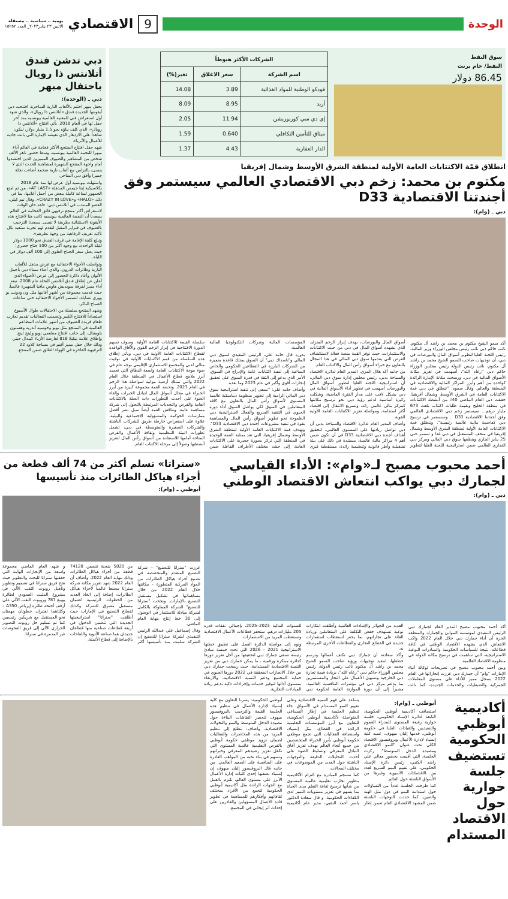الوحدة 9 الاقتصادي
يومية .. سياسية .. مستقلة
الاثنين ٢٣ يناير٢٠٢٣_ العدد ١٥٢٥٢
سوق النفط
النفط/ خام برنت
86.45 دولار
| الشركات الأكثر هبوطاً | | |
| --- | --- | --- |
| اسم الشركة | سعر الاغلاق | تغير(%) |
| فودكو الوطنية للمواد الغذائية | 3.89 | 14.08 |
| أريد | 8.95 | 8.09 |
| إي دي سي كوربوريشن | 11.94 | 2.05 |
| ميثاق للتأمين التكافلي | 0.640 | 1.59 |
| الدار العقارية | 4.43 | 1.37 |
انطلاق قمّة الاكتتابات العامة الأولية لمنطقة الشرق الأوسط وشمال إفريقيا
مكتوم بن محمد: زخم دبي الاقتصادي العالمي سيستمر وفق أجندتنا الاقتصادية D33
دبي ـ (وام):
أكد سمو الشيخ مكتوم بن محمد بن راشد آل مكتوم، نائب حاكم دبي نائب رئيس مجلس الوزراء وزير المالية، رئيس اللجنة العليا لتطوير أسواق المال والبورصات في دبي، أن توجيهات صاحب السمو الشيخ محمد بن راشد آل مكتوم، نائب رئيس الدولة رئيس مجلس الوزراء حاكم دبي "رعاه الله"، أسهمت في تعزيز مكانة الأسواق المالية في دبي، ورسخت مكانة الإمارة الرائدة كواحدة من أهم وأبرز المراكز المالية والاقتصادية في المنطقة والعالم. وقال سموه: "تنطلق في دبي قمة الاكتتابات العامة في الشرق الأوسط وشمال أفريقيا. حققت دبي العام الماضي 40٪ من أنشطة الاكتتابات في منطقة الخليج وبقيمة طلبات اكتتاب بلغت 673 مليار درهم... سيستمر زخم دبي الاقتصادي العالمي وفق أجندتنا الاقتصادية D33 .. وسنستمر في ترسيخ دبي كعاصمة مالية عالمية رئيسية". وتنطلق قمة الاكتتابات العامة الأولية لمنطقة الشرق الأوسط وشمال إفريقيا في متحف المستقبل في دبي غدا و تستمر حتى 25 يناير الجاري وينظمها سوق دبي المالي ومركز دبي التجاري العالمي ضمن استراتيجية اللجنة العليا لتطوير أسواق المال والبورصات، بهدف إبراز الزخم المتزايد الذي تشهده أسواق المال في دبي من حيث الاكتتابات والاستثمارات، حيث توفر القمة منصة فعالة لاستكشاف الفرص التي يقدمها سوق دبي المالي في هذا المجال بالتعاون مع خبراء أسواق رأس المال والاكتتاب العام.
من جانبه أكد هلال المري، المدير العام لدائرة الاقتصاد والسياحة بدبي، رئيس مجلس إدارة سوق دبي المالي، أن استراتيجية اللجنة العليا لتطوير أسواق المال والبورصات أسهمت في تطوير أداء الأسواق المالية في دبي بشكل لافت على مدار الفترة الماضية، وشكلت ركيزة أساسية لدعم رؤية دبي نحو ترسيخ مكانتها كمركز مالي عالمي رائد، وتسريع الانتقال إلى اقتصاد أكثر استدامة، ومواصلة تعزيز الاكتتابات العامة الأولية القوية.
وأضاف المدير العام لدائرة الاقتصاد والسياحة بدبي أن دبي تواصل ريادتها على المستوى العالمي، لتحقيق أهداف أجندة دبي الاقتصادية D33 في أن تكون ضمن أهم 4 مراكز مالية عالمية، مستندة في ذلك على بيئة تشغيلية وأطر قانونية وتنظيمية رائدة، مستقطبة كبرى المؤسسات المالية وشركات التكنولوجيا المالية العالمية.
بدوره قال حامد علي، الرئيس التنفيذي لسوق دبي المالي و"ناسداك دبي" أن السوق يمتلك قاعدة متميزة من الشركات البارزة في القطاعين الحكومي والخاص الساعية إلى تنفيذ اكتتابات عامة والإدراج في السوق، الأمر الذي يدعو إلى الثقة في قدرة السوق على تحقيق إنجازات أقوى وأكبر في عام 2023 وما بعده.
وأضاف حامد علي: "نسعى إلى تنفيذ استراتيجية سوق دبي المالي الرامية إلى تطوير منظومة ديناميكية عالمية المستوى لأسواق رأس المال بالتعاون مع كافة المتعاملين في السوق لكي يواصل السوق أداء دوره الحيوي في التنفيذ السريع والفعال لاستراتيجية دبي الطموحة نحو تطوير أسواق رأس المال والمساهمة بقوة في تنفيذ مشروعات أجندة دبي الاقتصادية D33". وتهدف قمة الاكتتابات العامة الأولية لمنطقة الشرق الأوسط وشمال إفريقيا، التي تعد بمثابة القمة الوحيدة في المنطقة التي تركز بصورة حصرية على الاكتتابات العامة، إلى حشد مختلف الأطراف الفاعلة ضمن سلسلة القيمة للاكتتابات العامة الأولية. وسوف تسهم الدورة الافتتاحية في إبراز الزخم القوي والآفاق الواعدة لقطاع الاكتتابات العامة الأولية في دبي. ويأتي إطلاق هذه السلسلة من قمم الاكتتابات الأولية في توقيت مثالي لدبي والمجتمع الاستثماري الإقليمي بوجه عام في ضوء موجة الاكتتابات العامة واسعة النطاق التي تجسد أبرز ملامح قطاع الأعمال في المنطقة خلال العام 2022 والتي تمتلك أرضية مواتية لمواصلة هذا الزخم في العام 2023. وتحشد القمة مجموعة كبيرة من أبرز الخبراء في مجال أسواق المال لتبادل الخبرات وإلقاء الضوء على أحدث التطورات ذات الصلة بالاكتتابات العامة والفرص والتحديات المرتبطة بالتحول إلى شركة مساهمة عامة. وتناقش القمة أيضاً سبل نشر أفضل ممارسات الحوكمة والمسؤولية الاجتماعية والبيئية، علاوة على استعراض خارطة طريق للشركات الناشئة والشركات الصغيرة والمتوسطة في دبي، تشمل تطورات البيئة التنظيمية وثقافة الأعمال والفرص المتاحة أمامها للاستفادة من أسواق رأس المال لتعزيز أنشطتها وصولاً إلى مرحلة الاكتتاب العام.
دبي تدشن فندق أتلانتس ذا رويال باحتفال مبهر
دبي ـ (الوحدة):
بحفل مبهر اختتم بالألعاب النارية الساحرة، افتتحت دبي أيقونتها الجديدة فندق «أتلانتس ذا رويال»، والذي شهد أول استعراض فني للمغنية العالمية بيونسيه منذ آخر حفل لها في العام 2018. يأتي افتتاح «أتلانتس ذا رويال»، الذي كلف بناؤه نحو 1,5 مليار دولار، ليكون شاهداً على الازدهار الذي تعيشه الإمارة التي باتت جاذبة للأعمال والأثرياء.
شهد حفل افتتاح المنتجع الأكثر فخامة في العالم أداء مبهرا للنجمة العالمية بيونسيه، وسط حضور ناهز الألف شخص من المشاهير والضيوف المميزين الذين احتشدوا أمام واجهة المنتجع الشهيرة لمشاهدة الحدث الذي لا ينسى، بالتزامن مع ألعاب نارية ضخمة أضاءت نخلة جميرا وأفق دبي الساحر.
واستهلت بيونسيه أول عرض لها منذ عام 2018 بكلاسيكية إيتا جيمس المذهلة «AT LAST»، من ثم امتع الجمهور لساعة كاملة ببعض من أجمل أغانيها، بما في ذلك «HALO» و«CRAZY IN LOVE». وقال تيم كيلي، العضو المنتدب في أتلانتس دبي: «لقد حان الوقت لاستعراض أكثر منتجع ترفيهي فائق الفخامة في العالم. يسعدنا أن النجمة العالمية بيونسيه كانت هنا لافتتاح هذه الأيقونة الاستثنائية بطريقة لا تنسى. يسعدنا الترحيب بالضيوف في فبراير المقبل لنقدم لهم تجربة ستعيد بكل تأكيد تعريف الرفاهية من وجهة نظرهم».
وتبلغ كلفة الإقامة في غرف الفندق نحو 1000 دولار لليلة الواحدة، مع وجود أكثر من 100 جناح حصري؛ حيث يصل سعر الجناح العلوي إلى 100 ألف دولار في الليلة.
وتواصلت الأجواء الاحتفالية مع عرض مذهل للألعاب النارية وطائرات الدرون، والذي أضاء سماء دبي بأجمل الألوان وأعاد ذاكرة الحضور إلى عرض الأضواء الذي أعلن عن إطلاق فندق أتلانتس النخلة عام 2008. تبعه أداء مميز لفرقة سويديش هاوس مافيا الشهيرة عالمياً، حيث قدمت مجموعة من أشهر أغانيها مثل ون ودونت يو ووري تشايلد، لتستمر الأجواء الاحتفالية حتى ساعات الصباح الباكر.
وشهد المنتجع سلسلة من الاحتفالات طوال الأسبوع استعداداً للافتتاح الكبير وتضمنت الفعاليات تقديم تجارب طعام فريدة للضيوف من أشهر علامات المطاعم العالمية في المنتجع مثل نوبو وخوسيه أندريه وهستون بلومنتال، إلى جانب افتتاح مطعمي نوبو ولينج لينج وإطلاق علامة تيكيلا 818 لعارضة الأزياء كيندال جينر، وذلك خلال حفل مميز أقيم في مساحة كلاود 22 الترفيهية الفاخرة في الهواء الطلق ضمن المنتجع.
أحمد محبوب مصبح لـ«وام»: الأداء القياسي لجمارك دبي يواكب انتعاش الاقتصاد الوطني
دبي ـ (وام):
أكد أحمد محبوب مصبح المدير العام لجمارك دبي الرئيس التنفيذي لمؤسسة الموانئ والجمارك والمنطقة الحرة أن أداء جمارك دبي خلال العام 2022 واكب الانتعاش الذي يشهده الاقتصاد الوطني في كافة قطاعاته، نتيجة للسياسات الحكومية والمبادرات النوعية الاستراتيجية، التي ساهمت في ترسيخ مكانة الدولة في منظومة الاقتصاد العالمية.
وبين أحمد محبوب مصبح في تصريحات لوكالة أنباء الإمارات "وام" أن جمارك دبي عززت إنجازاتها في العام 2022 بسجل مميز للأداء على مستوى المعاملات الجمركية والضبطيات والخدمات الجديدة، كما نالت العديد من الجوائز والإشادات العالمية وأطلقت ابتكارات نوعية تستهدف خفض التكلفة على المتعاملين وزيادة العائد على تجاراتهم، بما يحفز استقطاب استثمارات جديدة في القطاع التجاري والقطاعات الأخرى المرتبطة به.
وأكد سعادته أن جمارك دبي تكثف أعمالها وترسم خططها، لتنفيذ توجيهات ورؤية صاحب السمو الشيخ محمد بن راشد آل مكتوم نائب رئيس الدولة، رئيس مجلس الوزراء حاكم دبي "رعاه الله"، بزيادة قيمة تجارة دبي الخارجية وتسهيل الأعمال على التجار والمستثمرين بما يدعم مركز دبي في مؤشرات التنافسية العالمية، مشيراً إلى أن دورة الموازنة العامة لحكومة دبي للسنوات المالية 2023–2025، بإجمالي نفقات قدره 205 مليارات درهم، ستحفز قطاعات الأعمال الاقتصادية وتستقطب المزيد من الاستثمارات.
ونوه إلى مواصلة الدائرة العمل على تطبيق خطتها الاستراتيجية 2021 – 2026 التي تحدد خمسة مبادئ رئيسة تسعى جمارك دبي لتحقيقها من أجل تعزيز دورها كدائرة مبتكرة ورقمية ، ما يمكن جمارك دبي من تعزيز التنمية الاقتصادية المستدامة، حيث رسخت جمارك دبي من خلال الانجازات المحققة في 2022 دورها الحيوي في حماية المجتمع ودعم التنمية الاقتصادية، والارتقاء بمستوى أدائها لتوفير خدمات وإجراءات ذكية تدعم زيادة المبادلات التجارية.
«ستراتا» تسلم أكثر من 74 ألف قطعة من أجزاء هياكل الطائرات منذ تأسيسها
أبوظبي ـ (وام):
عززت "ستراتا للتصنيع" – شركة التصنيع المتقدم والمتخصصة في تصنيع أجزاء هياكل الطائرات من المواد المركبة المتطورة – مكانتها خلال العام 2022 من خلال مساهماتها في تشكيل مستقبل التصنيع بالإمارات. ونجحت "ستراتا للتصنيع" الشركة المملوكة بالكامل لشركة مبادلة للاستثمار في الوصول إلى 30 خط إنتاج بنهاية العام الماضي.
وقال إسماعيل علي عبدالله الرئيس التنفيذي لشركة ستراتا للتصنيع إن الشركة سلمت منذ تأسيسها أكثر من 5020 شحنة تتضمن 74128 قطعة من أجزاء هياكل الطائرات وذلك بنهاية العام 2022. وأضاف أن العام 2022 شهد تعزيز مكانة شركة ستراتا مصنعا عالميا لأجزاء هياكل الطائرات، إضافة إلى اتخاذ العديد من الخطوات الرئيسية لضمان مستقبل مشرق للشركة وكذلك لقطاع التصنيع في الإمارات حيث أطلقت "ستراتا" استراتيجيتها الجديدة التي تتضمن الدخول في أربعة قطاعات صناعية منها قطاعان جديدان هما صناعة الأدوية واللقاحات بالإضافة إلى قطاع الأتمتة.
و شهد العام الماضي مجموعة واسعة من الإنجازات الهامة التي حققتها ستراتا للبحث والتطوير حيث نجح فريق ستراتا في تصميم وتطوير وتأهيل روبوت الثقب الآلي في مشروع المثبت العمودي لطائرة بوينغ 787 وروبوت الثقب الآلي على أرفف أجنحة طائرة إيرباص A350 – وكلتاهما تعتبران خطوتان مهمتان نحو المستقبل مع شريكين رئيسيين كما تم تسليم حل روبوت التصوير الحراري الآلي إلى فريق الفحوصات غير المدمرة في ستراتا.
أكاديمية أبوظبي الحكومية تستضيف جلسة حوارية حول الاقتصاد المستدام
أبوظبي ـ (وام):
استضافت أكاديمية أبوظبي الحكومية، التابعة لدائرة الإسناد الحكومي، جلسة حوارية رفيعة المستوى للمدراء العموم والتنفيذيين والقيادات العليا في حكومة أبوظبي، قدمها إليان ميهوف، عميد كلية إنسياد لإدارة الأعمال وبروفيسور الاقتصاد الكلي تحت عنوان "النمو الاقتصادي ومصيدة الدخل المتوسط". ركزت الجلسة، التي أقيمت بحضور معالي علي راشد الكتبي، رئيس دائرة الإسناد الحكومي، على تقييم النمو السريع لعدد من الاقتصادات الآسيوية وغيرها من الأسواق الناشئة حول العالم.
كما طرحت الجلسة عدداً من التساؤلات حول استدامة النمو في دول مثل الهند والصين، كما حددت التوجهات الناشئة ضمن المشهد الاقتصادي العام ضمن إطار يساعد على فهم التنمية الاقتصادية وعلى تقييم النمو المستدام في الأسواق. جاء تنظيم الجلسة في إطار المساعي المتواصلة لأكاديمية أبوظبي الحكومية، للتعاون مع أبرز المؤسسات التعليمية الرائدة في القطاع، مثل إنسياد، واستضافة الفعاليات التي تجمع موظفي حكومة أبوظبي بأبرز الخبراء المتخصصين من جميع أنحاء العالم بهدف تعزيز آفاق التبادل المعرفي وتسليط الضوء على أحدث التحليلات الدقيقة والتوجهات الناشئة حول العديد من الموضوعات في مختلف المجالات.
كما تنسجم المبادرة مع التزام الأكاديمية بتطوير تجارب تعليمية عالمية المستوى من شأنها ترسيخ ثقافة التعلم مدى الحياة بما يسهم في تعزيز مستويات التميز لدى الكفاءات الحكومية. و قال سعادة الدكتور ياسر أحمد النقبي، مدير عام أكاديمية أبوظبي الحكومية: يسرنا التعاون مع كلية إنسياد لإدارة الأعمال في تنظيم هذه الجلسة القيمة والترحيب بالبروفيسور ميهوف لتحفيز النقاشات البناءة حول مصيدة الدخل المتوسط والنمو والتحولات الاقتصادية. واضاف: نتطلع إلى تنظيم المزيد من هذه المحاضرات والفعاليات لضمان تزويد موظفي حكومة أبوظبي بالفرص التعليمية عالمية المستوى التي تكفل تعزيز رصيدهم المعرفي وخبراتهم وتسهم في بناء نخبة من المواهب القادرة على المنافسة على الصعيد العالمي. من جانبه قال البروفيسور إليان ميهوف إن إنسياد بصفتها إحدى كليات إدارة الأعمال الأبرز على مستوى العالم، تلتزم بالعمل مع الجهات الرائدة مثل أكاديمية أبوظبي الحكومية لتجمع بين الأفراد بمختلف ثقافاتهم وأفكارهم للمساهمة في تطوير قادة الأعمال المسؤولين والقادرين على إحداث أثر إيجابي في المجتمع.